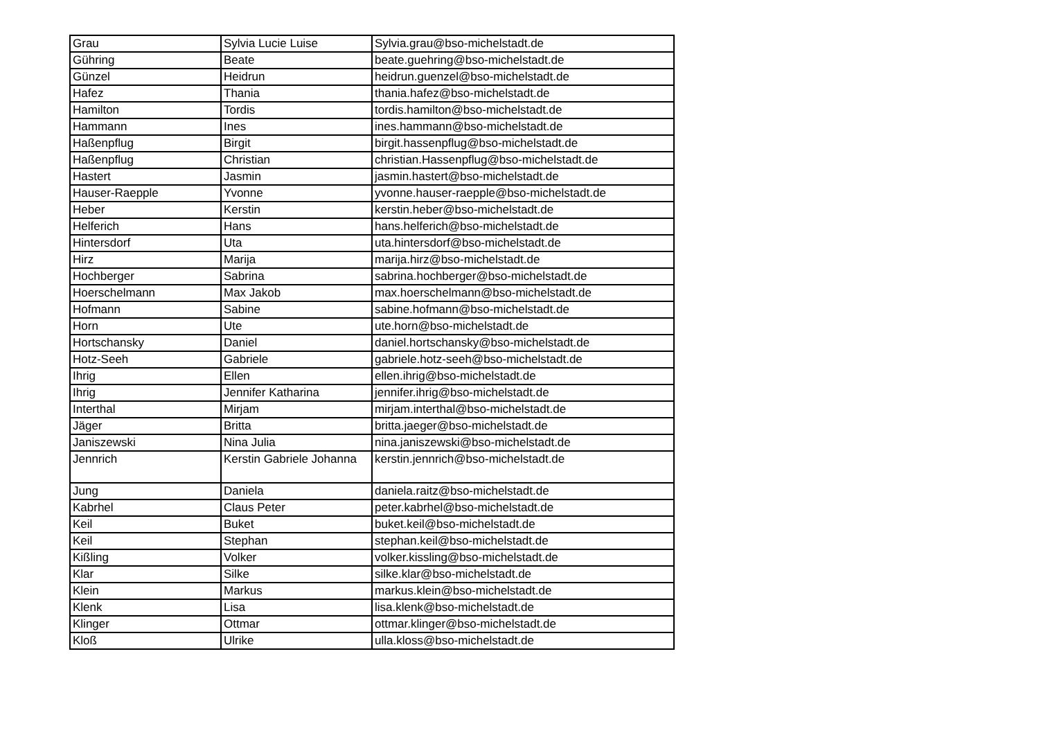| Grau | Sylvia Lucie Luise | Sylvia.grau@bso-michelstadt.de |
| Gühring | Beate | beate.guehring@bso-michelstadt.de |
| Günzel | Heidrun | heidrun.guenzel@bso-michelstadt.de |
| Hafez | Thania | thania.hafez@bso-michelstadt.de |
| Hamilton | Tordis | tordis.hamilton@bso-michelstadt.de |
| Hammann | Ines | ines.hammann@bso-michelstadt.de |
| Haßenpflug | Birgit | birgit.hassenpflug@bso-michelstadt.de |
| Haßenpflug | Christian | christian.Hassenpflug@bso-michelstadt.de |
| Hastert | Jasmin | jasmin.hastert@bso-michelstadt.de |
| Hauser-Raepple | Yvonne | yvonne.hauser-raepple@bso-michelstadt.de |
| Heber | Kerstin | kerstin.heber@bso-michelstadt.de |
| Helferich | Hans | hans.helferich@bso-michelstadt.de |
| Hintersdorf | Uta | uta.hintersdorf@bso-michelstadt.de |
| Hirz | Marija | marija.hirz@bso-michelstadt.de |
| Hochberger | Sabrina | sabrina.hochberger@bso-michelstadt.de |
| Hoerschelmann | Max Jakob | max.hoerschelmann@bso-michelstadt.de |
| Hofmann | Sabine | sabine.hofmann@bso-michelstadt.de |
| Horn | Ute | ute.horn@bso-michelstadt.de |
| Hortschansky | Daniel | daniel.hortschansky@bso-michelstadt.de |
| Hotz-Seeh | Gabriele | gabriele.hotz-seeh@bso-michelstadt.de |
| Ihrig | Ellen | ellen.ihrig@bso-michelstadt.de |
| Ihrig | Jennifer Katharina | jennifer.ihrig@bso-michelstadt.de |
| Interthal | Mirjam | mirjam.interthal@bso-michelstadt.de |
| Jäger | Britta | britta.jaeger@bso-michelstadt.de |
| Janiszewski | Nina Julia | nina.janiszewski@bso-michelstadt.de |
| Jennrich | Kerstin Gabriele Johanna | kerstin.jennrich@bso-michelstadt.de |
| Jung | Daniela | daniela.raitz@bso-michelstadt.de |
| Kabrhel | Claus Peter | peter.kabrhel@bso-michelstadt.de |
| Keil | Buket | buket.keil@bso-michelstadt.de |
| Keil | Stephan | stephan.keil@bso-michelstadt.de |
| Kißling | Volker | volker.kissling@bso-michelstadt.de |
| Klar | Silke | silke.klar@bso-michelstadt.de |
| Klein | Markus | markus.klein@bso-michelstadt.de |
| Klenk | Lisa | lisa.klenk@bso-michelstadt.de |
| Klinger | Ottmar | ottmar.klinger@bso-michelstadt.de |
| Kloß | Ulrike | ulla.kloss@bso-michelstadt.de |